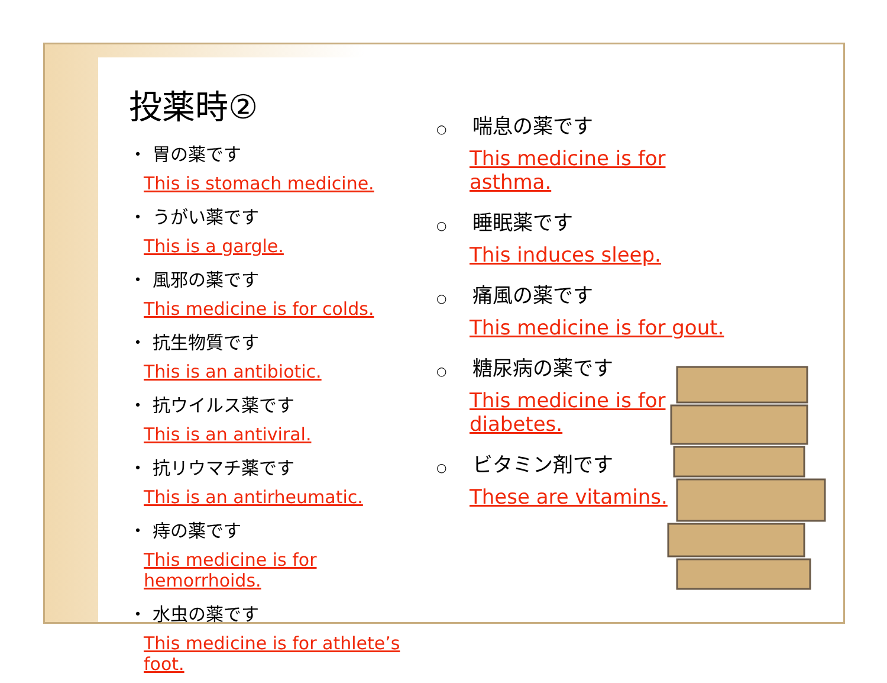投薬時②
・ 胃の薬です
This is stomach medicine.
・ うがい薬です
This is a gargle.
・ 風邪の薬です
This medicine is for colds.
・ 抗生物質です
This is an antibiotic.
・ 抗ウイルス薬です
This is an antiviral.
・ 抗リウマチ薬です
This is an antirheumatic.
・ 痔の薬です
This medicine is for hemorrhoids.
・ 水虫の薬です
This medicine is for athlete’s foot.
○ 喘息の薬です
This medicine is for asthma.
○ 睡眠薬です
This induces sleep.
○ 痛風の薬です
This medicine is for gout.
○ 糖尿病の薬です
This medicine is for diabetes.
○ ビタミン剤です
These are vitamins.